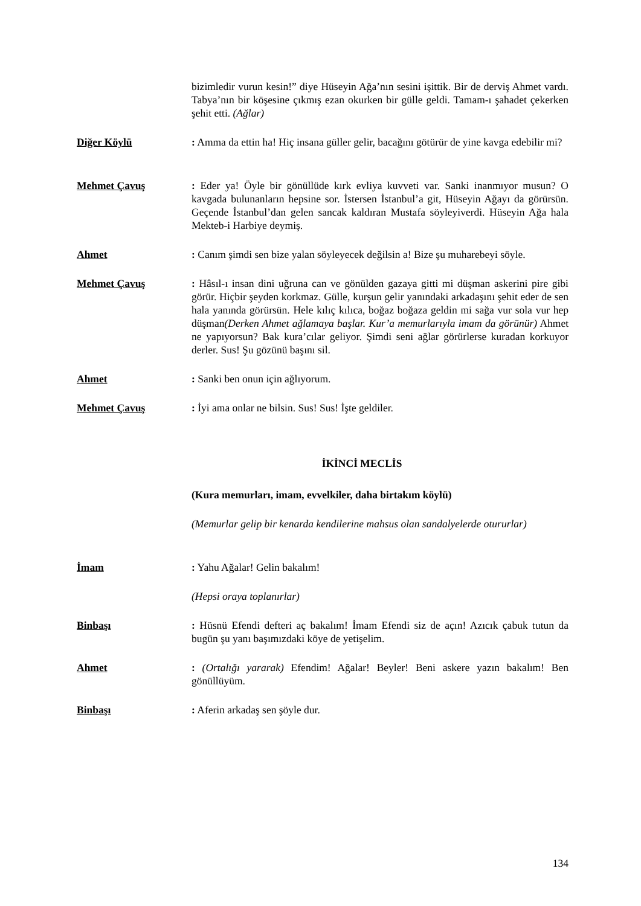bizimledir vurun kesin!” diye Hüseyin Ağa’nın sesini işittik. Bir de derviş Ahmet vardı. Tabya’nın bir köşesine çıkmış ezan okurken bir gülle geldi. Tamam-ı şahadet çekerken şehit etti. (Ağlar)
Diğer Köylü : Amma da ettin ha! Hiç insana güller gelir, bacağını götürür de yine kavga edebilir mi?
Mehmet Çavuş : Eder ya! Öyle bir gönüllüde kırk evliya kuvveti var. Sanki inanmıyor musun? O kavgada bulunanların hepsine sor. İstersen İstanbul’a git, Hüseyin Ağayı da görürsün. Geçende İstanbul’dan gelen sancak kaldıran Mustafa söyleyiverdi. Hüseyin Ağa hala Mekteb-i Harbiye deymiş.
Ahmet : Canım şimdi sen bize yalan söyleyecek değilsin a! Bize şu muharebeyi söyle.
Mehmet Çavuş : Hâsıl-ı insan dini uğruna can ve gönülden gazaya gitti mi düşman askerini pire gibi görür. Hiçbir şeyden korkmaz. Gülle, kurşun gelir yanındaki arkadaşını şehit eder de sen hala yanında görürsün. Hele kılıç kılıca, boğaz boğaza geldin mi sağa vur sola vur hep düşman(Derken Ahmet ağlamaya başlar. Kur’a memurlarıyla imam da görünür) Ahmet ne yapıyorsun? Bak kura’cılar geliyor. Şimdi seni ağlar görürlerse kuradan korkuyor derler. Sus! Şu gözünü başını sil.
Ahmet : Sanki ben onun için ağlıyorum.
Mehmet Çavuş : İyi ama onlar ne bilsin. Sus! Sus! İşte geldiler.
İKİNCİ MECLİS
(Kura memurları, imam, evvelkiler, daha birtakım köylü)
(Memurlar gelip bir kenarda kendilerine mahsus olan sandalyelerde otururlar)
İmam : Yahu Ağalar! Gelin bakalım!
(Hepsi oraya toplanırlar)
Binbaşı : Hüsnü Efendi defteri aç bakalım! İmam Efendi siz de açın! Azıcık çabuk tutun da bugün şu yanı başımızdaki köye de yetişelim.
Ahmet : (Ortalığı yararak) Efendim! Ağalar! Beyler! Beni askere yazın bakalım! Ben gönüllüyüm.
Binbaşı : Aferin arkadaş sen şöyle dur.
134